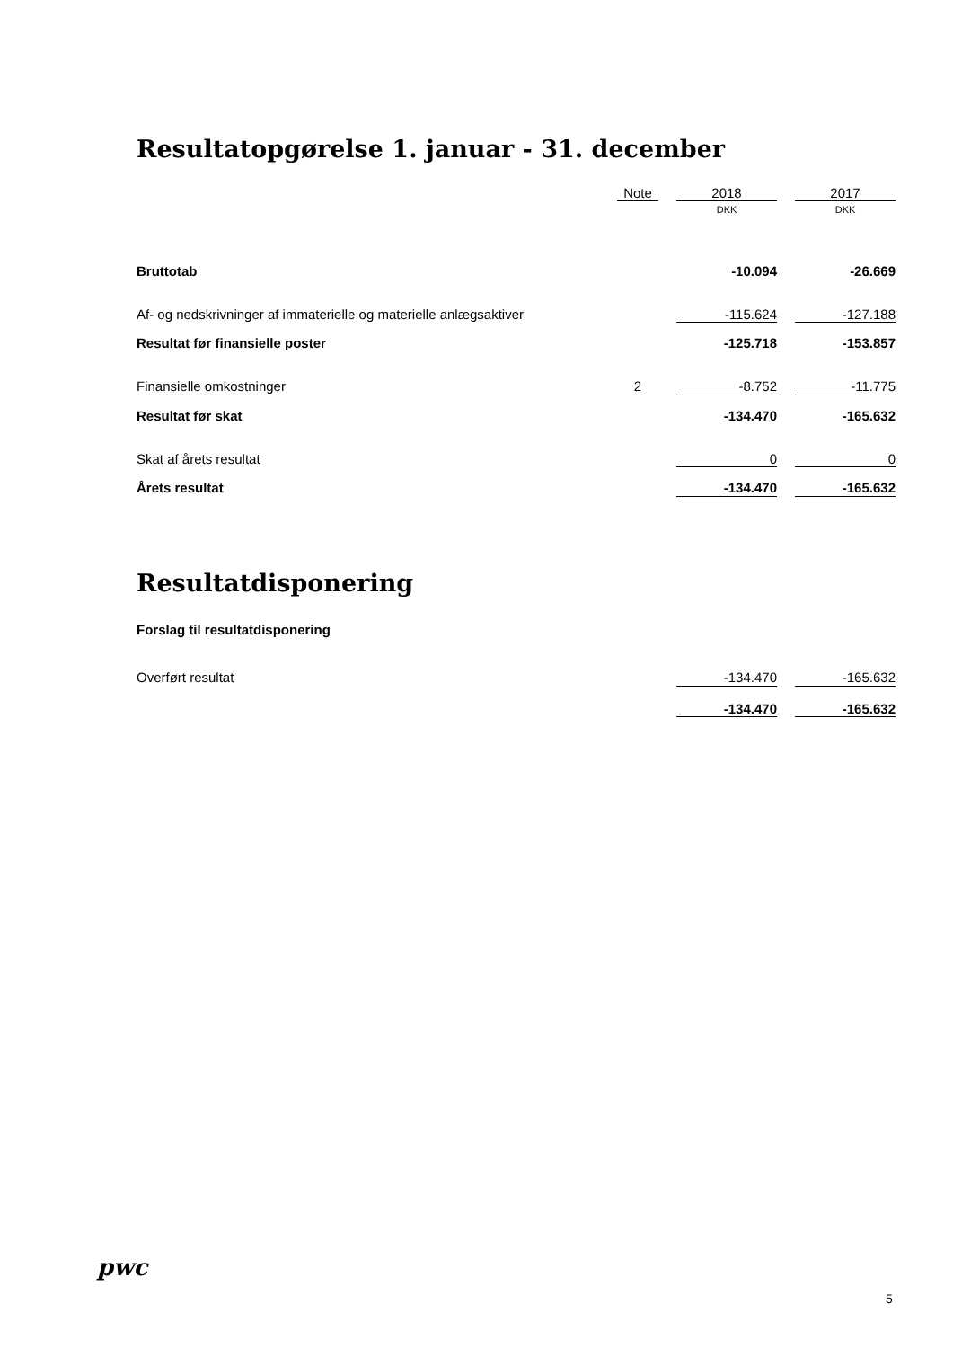Resultatopgørelse 1. januar - 31. december
| | Note | | 2018 | | 2017 |
| --- | --- | --- | --- | --- | --- |
| | | | DKK | | DKK |
| Bruttotab | | | -10.094 | | -26.669 |
| Af- og nedskrivninger af immaterielle og materielle anlægsaktiver | | | -115.624 | | -127.188 |
| Resultat før finansielle poster | | | -125.718 | | -153.857 |
| Finansielle omkostninger | 2 | | -8.752 | | -11.775 |
| Resultat før skat | | | -134.470 | | -165.632 |
| Skat af årets resultat | | | 0 | | 0 |
| Årets resultat | | | -134.470 | | -165.632 |
Resultatdisponering
Forslag til resultatdisponering
| Overført resultat | | | -134.470 | | -165.632 |
| | | | -134.470 | | -165.632 |
pwc
5